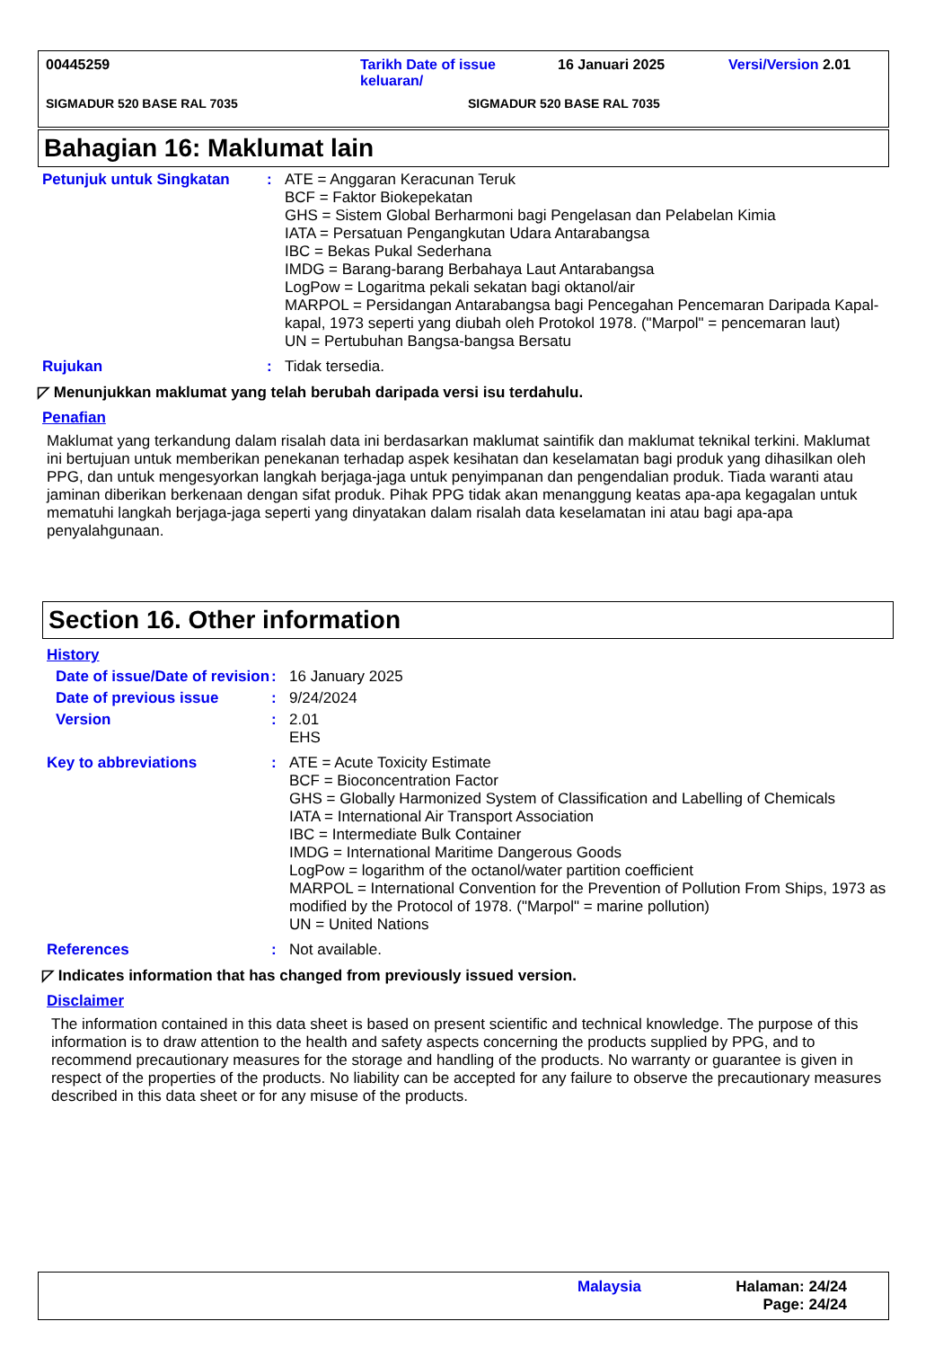00445259 Tarikh Date of issue keluaran/
16 Januari 2025 Versi/Version 2.01
SIGMADUR 520 BASE RAL 7035 SIGMADUR 520 BASE RAL 7035
Bahagian 16: Maklumat lain
Petunjuk untuk Singkatan : ATE = Anggaran Keracunan Teruk
BCF = Faktor Biokepekatan
GHS = Sistem Global Berharmoni bagi Pengelasan dan Pelabelan Kimia
IATA = Persatuan Pengangkutan Udara Antarabangsa
IBC = Bekas Pukal Sederhana
IMDG = Barang-barang Berbahaya Laut Antarabangsa
LogPow = Logaritma pekali sekatan bagi oktanol/air
MARPOL = Persidangan Antarabangsa bagi Pencegahan Pencemaran Daripada Kapal-kapal, 1973 seperti yang diubah oleh Protokol 1978. ("Marpol" = pencemaran laut)
UN = Pertubuhan Bangsa-bangsa Bersatu
Rujukan : Tidak tersedia.
◸ Menunjukkan maklumat yang telah berubah daripada versi isu terdahulu.
Penafian
Maklumat yang terkandung dalam risalah data ini berdasarkan maklumat saintifik dan maklumat teknikal terkini. Maklumat ini bertujuan untuk memberikan penekanan terhadap aspek kesihatan dan keselamatan bagi produk yang dihasilkan oleh PPG, dan untuk mengesyorkan langkah berjaga-jaga untuk penyimpanan dan pengendalian produk. Tiada waranti atau jaminan diberikan berkenaan dengan sifat produk. Pihak PPG tidak akan menanggung keatas apa-apa kegagalan untuk mematuhi langkah berjaga-jaga seperti yang dinyatakan dalam risalah data keselamatan ini atau bagi apa-apa penyalahgunaan.
Section 16. Other information
History
Date of issue/Date of revision
: 16 January 2025
Date of previous issue : 9/24/2024
Version : 2.01
EHS
Key to abbreviations : ATE = Acute Toxicity Estimate
BCF = Bioconcentration Factor
GHS = Globally Harmonized System of Classification and Labelling of Chemicals
IATA = International Air Transport Association
IBC = Intermediate Bulk Container
IMDG = International Maritime Dangerous Goods
LogPow = logarithm of the octanol/water partition coefficient
MARPOL = International Convention for the Prevention of Pollution From Ships, 1973 as modified by the Protocol of 1978. ("Marpol" = marine pollution)
UN = United Nations
References : Not available.
◸ Indicates information that has changed from previously issued version.
Disclaimer
The information contained in this data sheet is based on present scientific and technical knowledge. The purpose of this information is to draw attention to the health and safety aspects concerning the products supplied by PPG, and to recommend precautionary measures for the storage and handling of the products. No warranty or guarantee is given in respect of the properties of the products. No liability can be accepted for any failure to observe the precautionary measures described in this data sheet or for any misuse of the products.
Malaysia Halaman: 24/24
Page: 24/24